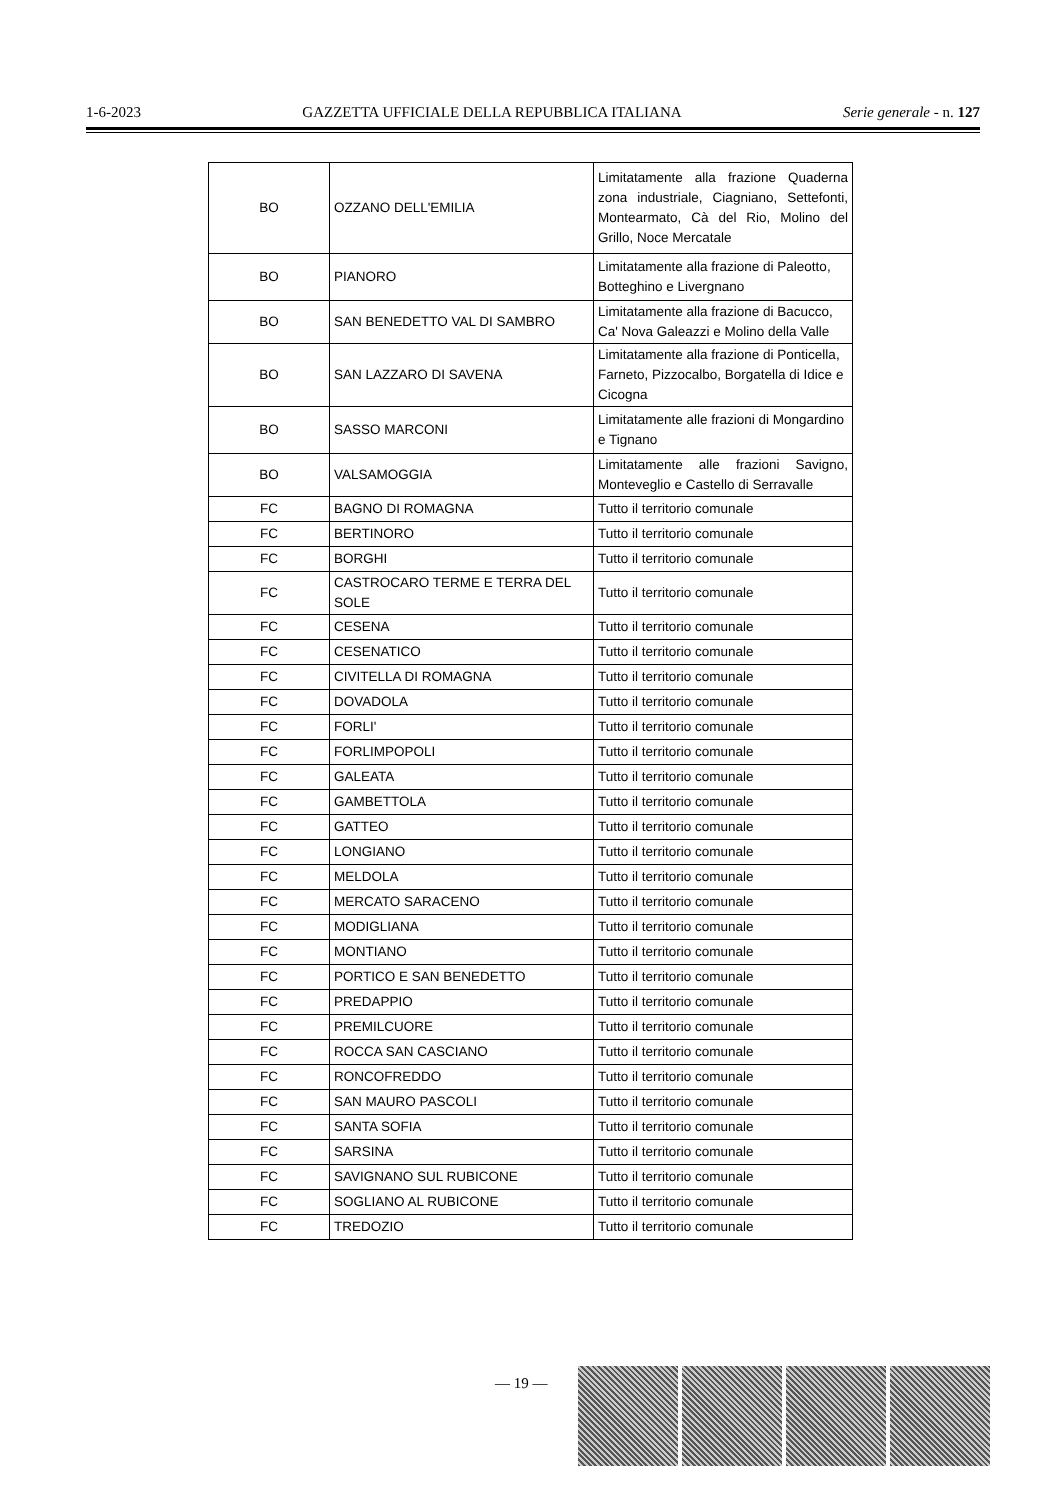1-6-2023 GAZZETTA UFFICIALE DELLA REPUBBLICA ITALIANA Serie generale - n. 127
| BO | OZZANO DELL'EMILIA | Limitatamente alla frazione Quaderna zona industriale, Ciagniano, Settefonti, Montearmato, Cà del Rio, Molino del Grillo, Noce Mercatale |
| BO | PIANORO | Limitatamente alla frazione di Paleotto, Botteghino e Livergnano |
| BO | SAN BENEDETTO VAL DI SAMBRO | Limitatamente alla frazione di Bacucco, Ca' Nova Galeazzi e Molino della Valle |
| BO | SAN LAZZARO DI SAVENA | Limitatamente alla frazione di Ponticella, Farneto, Pizzocalbo, Borgatella di Idice e Cicogna |
| BO | SASSO MARCONI | Limitatamente alle frazioni di Mongardino e Tignano |
| BO | VALSAMOGGIA | Limitatamente alle frazioni Savigno, Monteveglio e Castello di Serravalle |
| FC | BAGNO DI ROMAGNA | Tutto il territorio comunale |
| FC | BERTINORO | Tutto il territorio comunale |
| FC | BORGHI | Tutto il territorio comunale |
| FC | CASTROCARO TERME E TERRA DEL SOLE | Tutto il territorio comunale |
| FC | CESENA | Tutto il territorio comunale |
| FC | CESENATICO | Tutto il territorio comunale |
| FC | CIVITELLA DI ROMAGNA | Tutto il territorio comunale |
| FC | DOVADOLA | Tutto il territorio comunale |
| FC | FORLI' | Tutto il territorio comunale |
| FC | FORLIMPOPOLI | Tutto il territorio comunale |
| FC | GALEATA | Tutto il territorio comunale |
| FC | GAMBETTOLA | Tutto il territorio comunale |
| FC | GATTEO | Tutto il territorio comunale |
| FC | LONGIANO | Tutto il territorio comunale |
| FC | MELDOLA | Tutto il territorio comunale |
| FC | MERCATO SARACENO | Tutto il territorio comunale |
| FC | MODIGLIANA | Tutto il territorio comunale |
| FC | MONTIANO | Tutto il territorio comunale |
| FC | PORTICO E SAN BENEDETTO | Tutto il territorio comunale |
| FC | PREDAPPIO | Tutto il territorio comunale |
| FC | PREMILCUORE | Tutto il territorio comunale |
| FC | ROCCA SAN CASCIANO | Tutto il territorio comunale |
| FC | RONCOFREDDO | Tutto il territorio comunale |
| FC | SAN MAURO PASCOLI | Tutto il territorio comunale |
| FC | SANTA SOFIA | Tutto il territorio comunale |
| FC | SARSINA | Tutto il territorio comunale |
| FC | SAVIGNANO SUL RUBICONE | Tutto il territorio comunale |
| FC | SOGLIANO AL RUBICONE | Tutto il territorio comunale |
| FC | TREDOZIO | Tutto il territorio comunale |
— 19 —